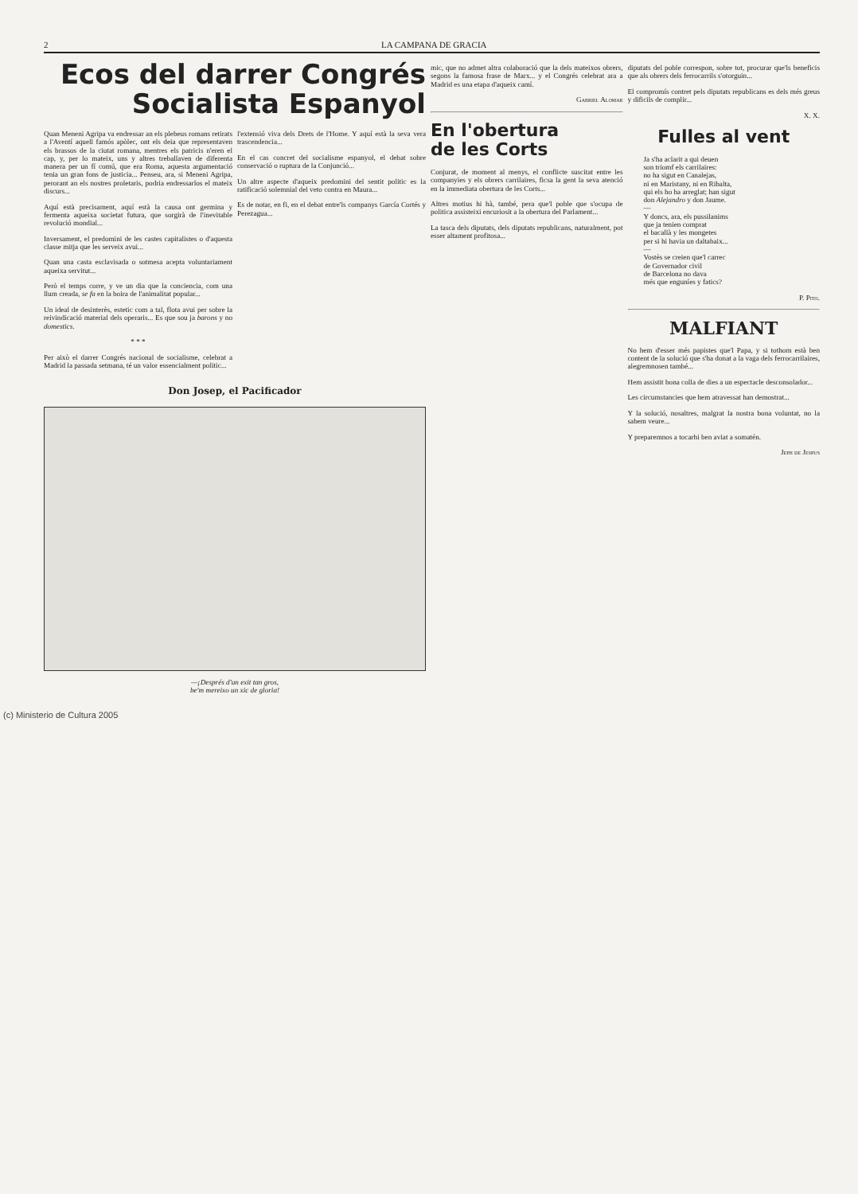2 LA CAMPANA DE GRACIA
Ecos del darrer Congrés
Socialista Espanyol
Quan Meneni Agripa va endressar an els plebeus romans retirats a l'Aventí aquell famós apòlec, ont els deia que representaven els brassos de la ciutat romana, mentres els patricis n'eren el cap, y, per lo mateix, uns y altres treballaven de diferenta manera per un fí comú, que era Roma, aquesta argumentació tenia un gran fons de justicia... Penseu, ara, si Meneni Agripa, perorant an els nostres proletaris, podria endressarlos el mateix discurs...
Aquí està precisament, aquí està la causa ont germina y fermenta aqueixa societat futura, que sorgirà de l'inevitable revolució mondial...
Inversament, el predomini de les castes capitalistes o d'aquesta classe mitja que les serveix avui...
Quan una casta esclavisada o sotmesa acepta voluntariament aqueixa servitut...
Però el temps corre, y ve un dia que la conciencia, com una llum creada, se fa en la boira de l'animalitat popular...
Un ideal de desinterès, estetic com a tal, flota avui per sobre la reivindicació material dels operaris... Es que sou ja barons y no domestics.
* * *
Per això el darrer Congrés nacional de socialisme, celebrat a Madrid la passada setmana, té un valor essencialment politic...
l'extensió viva dels Drets de l'Home. Y aquí està la seva vera trascendencia...
En el cas concret del socialisme espanyol, el debat sobre conservació o ruptura de la Conjunció...
Un altre aspecte d'aqueix predomini del sentit politic es la ratificació solemnial del veto contra en Maura...
Es de notar, en fi, en el debat entre'ls companys García Cortés y Perezagua...
Don Josep, el Pacificador
—¡Després d'un exit tan gros,
be'm mereixo un xic de gloria!
mic, que no admet altra colaboració que la dels mateixos obrers, segons la famosa frase de Marx... y el Congrés celebrat ara a Madrid es una etapa d'aqueix camí.
Gabriel Alomar
En l'obertura
de les Corts
Conjurat, de moment al menys, el conflicte suscitat entre les companyies y els obrers carrilaires, ficsa la gent la seva atenció en la immediata obertura de les Corts...
Altres motius hi hà, també, pera que'l poble que s'ocupa de politica assisteixi encuriosit a la obertura del Parlament...
La tasca dels diputats, dels diputats republicans, naturalment, pot esser altament profitosa...
diputats del poble correspon, sobre tot, procurar que'ls beneficis que als obrers dels ferrocarrils s'otorguin...
El compromís contret pels diputats republicans es dels més greus y dificils de complir...
X. X.
Fulles al vent
Ja s'ha aclarit a qui deuen
son triomf els carrilaires:
no ha sigut en Canalejas,
ni en Maristany, ni en Ribalta,
qui els ho ha arreglat; han sigut
don Alejandro y don Jaume.
—
Y doncs, ara, els pussilanims
que ja tenien comprat
el bacallà y les mongetes
per si hi havia un daltabaix...
—
Vostès se creien que'l carrec
de Governador civil
de Barcelona no dava
més que enguníes y fatics?
P. Pito.
MALFIANT
No hem d'esser més papistes que'l Papa, y si tothom està ben content de la solució que s'ha donat a la vaga dels ferrocarrilaires, alegremnosen també...
Hem assistit bona colla de dies a un espectacle desconsolador...
Les circumstancies que hem atravessat han demostrat...
Y la solució, nosaltres, malgrat la nostra bona voluntat, no la sabem veure...
Y preparemnos a tocarhi ben aviat a somatén.
Jeph de Jespus
(c) Ministerio de Cultura 2005